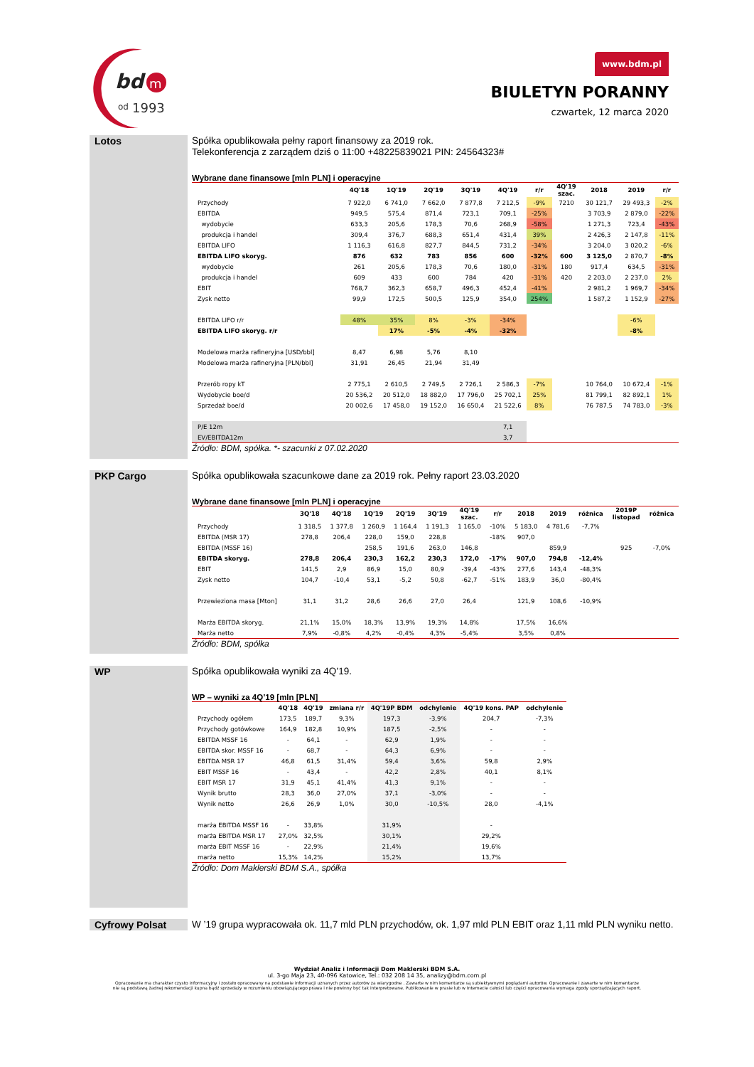bd
m
od
1993
www.bdm.pl
BIULETYN PORANNY
czwartek, 12 marca 2020
Lotos
Spółka opublikowała pełny raport finansowy za 2019 rok.
Telekonferencja z zarządem dziś o 11:00 +48225839021 PIN: 24564323#
Wybrane dane finansowe [mln PLN] i operacyjne
| | 4Q'18 | 1Q'19 | 2Q'19 | 3Q'19 | 4Q'19 | r/r | 4Q'19 szac. | 2018 | 2019 | r/r |
| --- | --- | --- | --- | --- | --- | --- | --- | --- | --- | --- |
| Przychody | 7 922,0 | 6 741,0 | 7 662,0 | 7 877,8 | 7 212,5 | -9% | 7210 | 30 121,7 | 29 493,3 | -2% |
| EBITDA | 949,5 | 575,4 | 871,4 | 723,1 | 709,1 | -25% | | 3 703,9 | 2 879,0 | -22% |
| wydobycie | 633,3 | 205,6 | 178,3 | 70,6 | 268,9 | -58% | | 1 271,3 | 723,4 | -43% |
| produkcja i handel | 309,4 | 376,7 | 688,3 | 651,4 | 431,4 | 39% | | 2 426,3 | 2 147,8 | -11% |
| EBITDA LIFO | 1 116,3 | 616,8 | 827,7 | 844,5 | 731,2 | -34% | | 3 204,0 | 3 020,2 | -6% |
| EBITDA LIFO skoryg. | 876 | 632 | 783 | 856 | 600 | -32% | 600 | 3 125,0 | 2 870,7 | -8% |
| wydobycie | 261 | 205,6 | 178,3 | 70,6 | 180,0 | -31% | 180 | 917,4 | 634,5 | -31% |
| produkcja i handel | 609 | 433 | 600 | 784 | 420 | -31% | 420 | 2 203,0 | 2 237,0 | 2% |
| EBIT | 768,7 | 362,3 | 658,7 | 496,3 | 452,4 | -41% | | 2 981,2 | 1 969,7 | -34% |
| Zysk netto | 99,9 | 172,5 | 500,5 | 125,9 | 354,0 | 254% | | 1 587,2 | 1 152,9 | -27% |
| EBITDA LIFO r/r | 48% | 35% | 8% | -3% | -34% | | | | -6% | |
| EBITDA LIFO skoryg. r/r | | 17% | -5% | -4% | -32% | | | | -8% | |
| Modelowa marża rafineryjna [USD/bbl] | 8,47 | 6,98 | 5,76 | 8,10 | | | | | | |
| Modelowa marża rafineryjna [PLN/bbl] | 31,91 | 26,45 | 21,94 | 31,49 | | | | | | |
| Przerób ropy kT | 2 775,1 | 2 610,5 | 2 749,5 | 2 726,1 | 2 586,3 | -7% | | 10 764,0 | 10 672,4 | -1% |
| Wydobycie boe/d | 20 536,2 | 20 512,0 | 18 882,0 | 17 796,0 | 25 702,1 | 25% | | 81 799,1 | 82 892,1 | 1% |
| Sprzedaż boe/d | 20 002,6 | 17 458,0 | 19 152,0 | 16 650,4 | 21 522,6 | 8% | | 76 787,5 | 74 783,0 | -3% |
| P/E 12m | | | | | 7,1 | | | | | |
| EV/EBITDA12m | | | | | 3,7 | | | | | |
Źródło: BDM, spółka. *- szacunki z 07.02.2020
PKP Cargo
Spółka opublikowała szacunkowe dane za 2019 rok. Pełny raport 23.03.2020
Wybrane dane finansowe [mln PLN] i operacyjne
| | 3Q'18 | 4Q'18 | 1Q'19 | 2Q'19 | 3Q'19 | 4Q'19 szac. | r/r | 2018 | 2019 | różnica | 2019P listopad | różnica |
| --- | --- | --- | --- | --- | --- | --- | --- | --- | --- | --- | --- | --- |
| Przychody | 1 318,5 | 1 377,8 | 1 260,9 | 1 164,4 | 1 191,3 | 1 165,0 | -10% | 5 183,0 | 4 781,6 | -7,7% | | |
| EBITDA (MSR 17) | 278,8 | 206,4 | 228,0 | 159,0 | 228,8 | | -18% | 907,0 | | | | |
| EBITDA (MSSF 16) | | | 258,5 | 191,6 | 263,0 | 146,8 | | | 859,9 | | 925 | -7,0% |
| EBITDA skoryg. | 278,8 | 206,4 | 230,3 | 162,2 | 230,3 | 172,0 | -17% | 907,0 | 794,8 | -12,4% | | |
| EBIT | 141,5 | 2,9 | 86,9 | 15,0 | 80,9 | -39,4 | -43% | 277,6 | 143,4 | -48,3% | | |
| Zysk netto | 104,7 | -10,4 | 53,1 | -5,2 | 50,8 | -62,7 | -51% | 183,9 | 36,0 | -80,4% | | |
| Przewieziona masa [Mton] | 31,1 | 31,2 | 28,6 | 26,6 | 27,0 | 26,4 | | 121,9 | 108,6 | -10,9% | | |
| Marża EBITDA skoryg. | 21,1% | 15,0% | 18,3% | 13,9% | 19,3% | 14,8% | | 17,5% | 16,6% | | | |
| Marża netto | 7,9% | -0,8% | 4,2% | -0,4% | 4,3% | -5,4% | | 3,5% | 0,8% | | | |
Źródło: BDM, spółka
WP
Spółka opublikowała wyniki za 4Q’19.
WP – wyniki za 4Q’19 [mln [PLN]
| | 4Q'18 | 4Q'19 | zmiana r/r | 4Q'19P BDM | odchylenie | 4Q'19 kons. PAP | odchylenie |
| --- | --- | --- | --- | --- | --- | --- | --- |
| Przychody ogółem | 173,5 | 189,7 | 9,3% | 197,3 | -3,9% | 204,7 | -7,3% |
| Przychody gotówkowe | 164,9 | 182,8 | 10,9% | 187,5 | -2,5% | - | - |
| EBITDA MSSF 16 | - | 64,1 | - | 62,9 | 1,9% | - | - |
| EBITDA skor. MSSF 16 | - | 68,7 | - | 64,3 | 6,9% | - | - |
| EBITDA MSR 17 | 46,8 | 61,5 | 31,4% | 59,4 | 3,6% | 59,8 | 2,9% |
| EBIT MSSF 16 | - | 43,4 | - | 42,2 | 2,8% | 40,1 | 8,1% |
| EBIT MSR 17 | 31,9 | 45,1 | 41,4% | 41,3 | 9,1% | - | - |
| Wynik brutto | 28,3 | 36,0 | 27,0% | 37,1 | -3,0% | - | - |
| Wynik netto | 26,6 | 26,9 | 1,0% | 30,0 | -10,5% | 28,0 | -4,1% |
| marża EBITDA MSSF 16 | - | 33,8% | | 31,9% | | - | |
| marża EBITDA MSR 17 | 27,0% | 32,5% | | 30,1% | | 29,2% | |
| marża EBIT MSSF 16 | - | 22,9% | | 21,4% | | 19,6% | |
| marża netto | 15,3% | 14,2% | | 15,2% | | 13,7% | |
Źródło: Dom Maklerski BDM S.A., spółka
Cyfrowy Polsat
W ’19 grupa wypracowała ok. 11,7 mld PLN przychodów, ok. 1,97 mld PLN EBIT oraz 1,11 mld PLN wyniku netto.
Wydział Analiz i Informacji Dom Maklerski BDM S.A.
ul. 3-go Maja 23, 40-096 Katowice, Tel.: 032 208 14 35, analizy@bdm.com.pl
Opracowanie ma charakter czysto informacyjny i zostało opracowany na podstawie informacji uznanych przez autorów za wiarygodne . Zawarte w nim komentarze są subiektywnymi poglądami autorów. Opracowanie i zawarte w nim komentarze
nie są podstawą żadnej rekomendacji kupna bądź sprzedaży w rozumieniu obowiązującego prawa i nie powinny być tak interpretowane. Publikowanie w prasie lub w Internecie całości lub części opracowania wymaga zgody sporządzających raport.